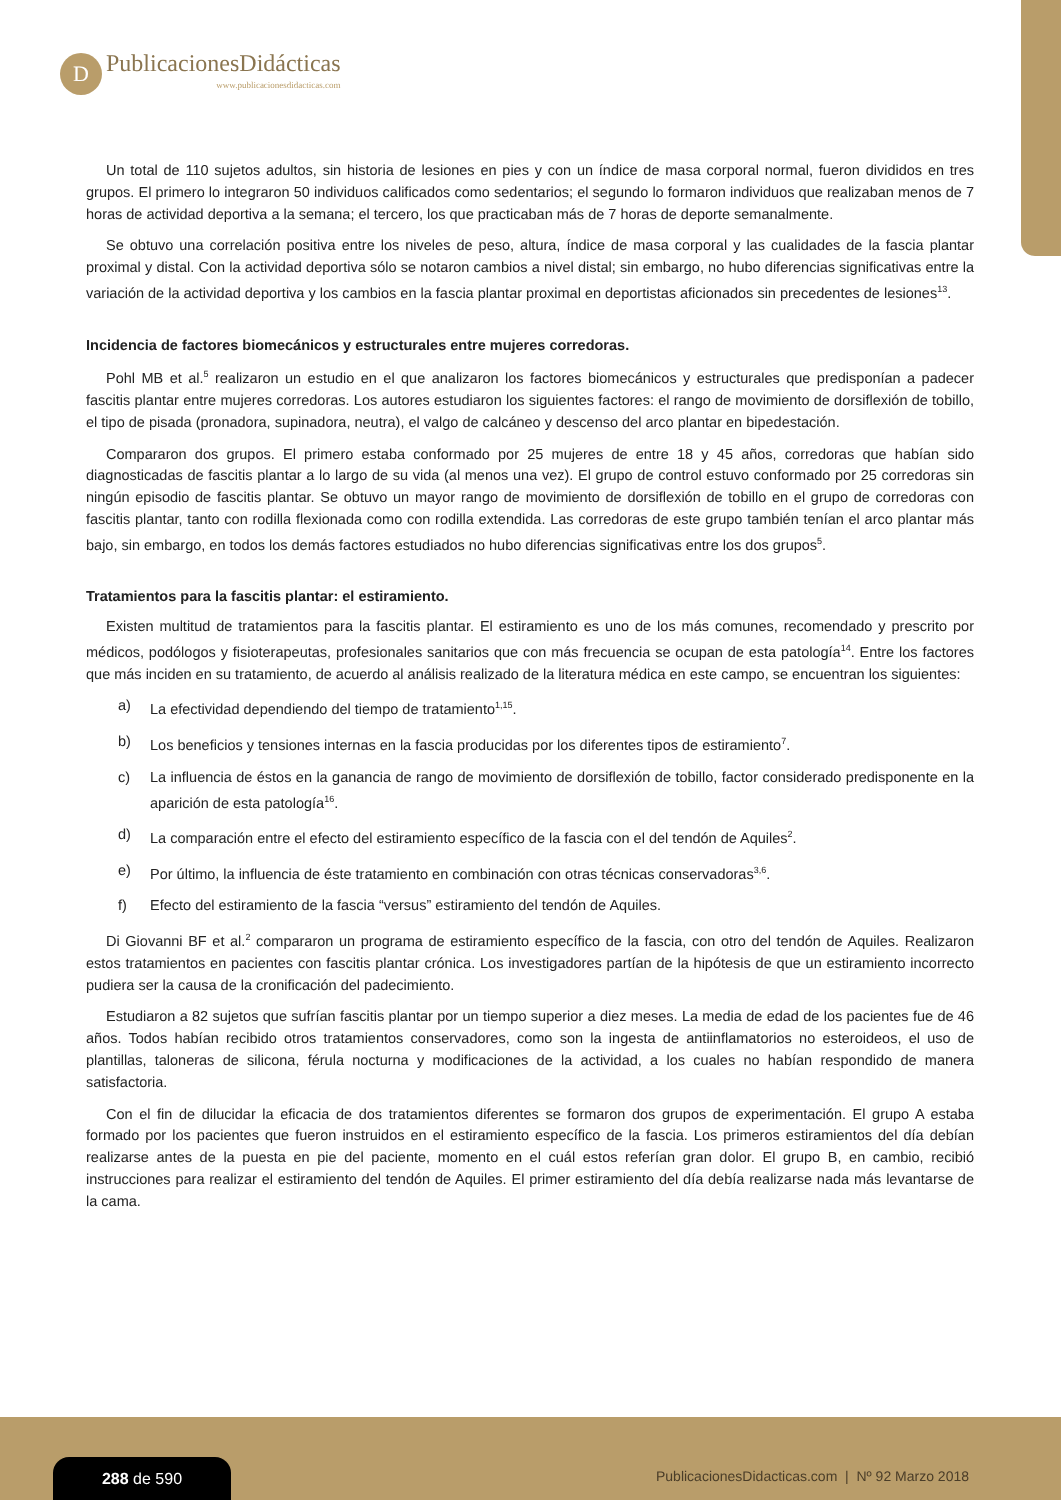D
PublicacionesDidácticas
www.publicacionesdidacticas.com
Un total de 110 sujetos adultos, sin historia de lesiones en pies y con un índice de masa corporal normal, fueron divididos en tres grupos. El primero lo integraron 50 individuos calificados como sedentarios; el segundo lo formaron individuos que realizaban menos de 7 horas de actividad deportiva a la semana; el tercero, los que practicaban más de 7 horas de deporte semanalmente.
Se obtuvo una correlación positiva entre los niveles de peso, altura, índice de masa corporal y las cualidades de la fascia plantar proximal y distal. Con la actividad deportiva sólo se notaron cambios a nivel distal; sin embargo, no hubo diferencias significativas entre la variación de la actividad deportiva y los cambios en la fascia plantar proximal en deportistas aficionados sin precedentes de lesiones<sup>13</sup>.
Incidencia de factores biomecánicos y estructurales entre mujeres corredoras.
Pohl MB et al.<sup>5</sup> realizaron un estudio en el que analizaron los factores biomecánicos y estructurales que predisponían a padecer fascitis plantar entre mujeres corredoras. Los autores estudiaron los siguientes factores: el rango de movimiento de dorsiflexión de tobillo, el tipo de pisada (pronadora, supinadora, neutra), el valgo de calcáneo y descenso del arco plantar en bipedestación.
Compararon dos grupos. El primero estaba conformado por 25 mujeres de entre 18 y 45 años, corredoras que habían sido diagnosticadas de fascitis plantar a lo largo de su vida (al menos una vez). El grupo de control estuvo conformado por 25 corredoras sin ningún episodio de fascitis plantar. Se obtuvo un mayor rango de movimiento de dorsiflexión de tobillo en el grupo de corredoras con fascitis plantar, tanto con rodilla flexionada como con rodilla extendida. Las corredoras de este grupo también tenían el arco plantar más bajo, sin embargo, en todos los demás factores estudiados no hubo diferencias significativas entre los dos grupos<sup>5</sup>.
Tratamientos para la fascitis plantar: el estiramiento.
Existen multitud de tratamientos para la fascitis plantar. El estiramiento es uno de los más comunes, recomendado y prescrito por médicos, podólogos y fisioterapeutas, profesionales sanitarios que con más frecuencia se ocupan de esta patología<sup>14</sup>. Entre los factores que más inciden en su tratamiento, de acuerdo al análisis realizado de la literatura médica en este campo, se encuentran los siguientes:
a) La efectividad dependiendo del tiempo de tratamiento<sup>1,15</sup>.
b) Los beneficios y tensiones internas en la fascia producidas por los diferentes tipos de estiramiento<sup>7</sup>.
c) La influencia de éstos en la ganancia de rango de movimiento de dorsiflexión de tobillo, factor considerado predisponente en la aparición de esta patología<sup>16</sup>.
d) La comparación entre el efecto del estiramiento específico de la fascia con el del tendón de Aquiles<sup>2</sup>.
e) Por último, la influencia de éste tratamiento en combinación con otras técnicas conservadoras<sup>3,6</sup>.
f) Efecto del estiramiento de la fascia “versus” estiramiento del tendón de Aquiles.
Di Giovanni BF et al.<sup>2</sup> compararon un programa de estiramiento específico de la fascia, con otro del tendón de Aquiles. Realizaron estos tratamientos en pacientes con fascitis plantar crónica. Los investigadores partían de la hipótesis de que un estiramiento incorrecto pudiera ser la causa de la cronificación del padecimiento.
Estudiaron a 82 sujetos que sufrían fascitis plantar por un tiempo superior a diez meses. La media de edad de los pacientes fue de 46 años. Todos habían recibido otros tratamientos conservadores, como son la ingesta de antiinflamatorios no esteroideos, el uso de plantillas, taloneras de silicona, férula nocturna y modificaciones de la actividad, a los cuales no habían respondido de manera satisfactoria.
Con el fin de dilucidar la eficacia de dos tratamientos diferentes se formaron dos grupos de experimentación. El grupo A estaba formado por los pacientes que fueron instruidos en el estiramiento específico de la fascia. Los primeros estiramientos del día debían realizarse antes de la puesta en pie del paciente, momento en el cuál estos referían gran dolor. El grupo B, en cambio, recibió instrucciones para realizar el estiramiento del tendón de Aquiles. El primer estiramiento del día debía realizarse nada más levantarse de la cama.
288 de 590
PublicacionesDidacticas.com | Nº 92 Marzo 2018